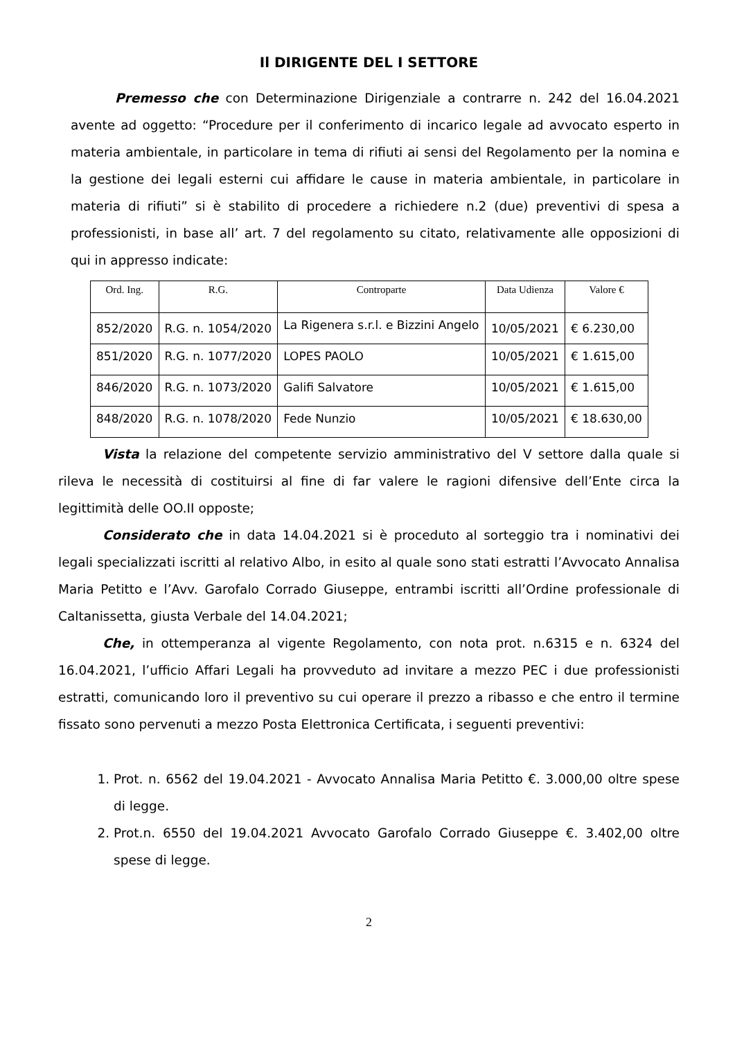Il DIRIGENTE DEL I SETTORE
Premesso che con Determinazione Dirigenziale a contrarre n. 242 del 16.04.2021 avente ad oggetto: “Procedure per il conferimento di incarico legale ad avvocato esperto in materia ambientale, in particolare in tema di rifiuti ai sensi del Regolamento per la nomina e la gestione dei legali esterni cui affidare le cause in materia ambientale, in particolare in materia di rifiuti” si è stabilito di procedere a richiedere n.2 (due) preventivi di spesa a professionisti, in base all’ art. 7 del regolamento su citato, relativamente alle opposizioni di qui in appresso indicate:
| Ord. Ing. | R.G. | Controparte | Data Udienza | Valore € |
| --- | --- | --- | --- | --- |
| 852/2020 | R.G. n. 1054/2020 | La Rigenera s.r.l. e Bizzini Angelo | 10/05/2021 | € 6.230,00 |
| 851/2020 | R.G. n. 1077/2020 | LOPES PAOLO | 10/05/2021 | € 1.615,00 |
| 846/2020 | R.G. n. 1073/2020 | Galifi Salvatore | 10/05/2021 | € 1.615,00 |
| 848/2020 | R.G. n. 1078/2020 | Fede Nunzio | 10/05/2021 | € 18.630,00 |
Vista la relazione del competente servizio amministrativo del V settore dalla quale si rileva le necessità di costituirsi al fine di far valere le ragioni difensive dell’Ente circa la legittimità delle OO.II opposte;
Considerato che in data 14.04.2021 si è proceduto al sorteggio tra i nominativi dei legali specializzati iscritti al relativo Albo, in esito al quale sono stati estratti l’Avvocato Annalisa Maria Petitto e l’Avv. Garofalo Corrado Giuseppe, entrambi iscritti all’Ordine professionale di Caltanissetta, giusta Verbale del 14.04.2021;
Che, in ottemperanza al vigente Regolamento, con nota prot. n.6315 e n. 6324 del 16.04.2021, l’ufficio Affari Legali ha provveduto ad invitare a mezzo PEC i due professionisti estratti, comunicando loro il preventivo su cui operare il prezzo a ribasso e che entro il termine fissato sono pervenuti a mezzo Posta Elettronica Certificata, i seguenti preventivi:
1. Prot. n. 6562 del 19.04.2021 - Avvocato Annalisa Maria Petitto €. 3.000,00 oltre spese di legge.
2. Prot.n. 6550 del 19.04.2021 Avvocato Garofalo Corrado Giuseppe €. 3.402,00 oltre spese di legge.
2